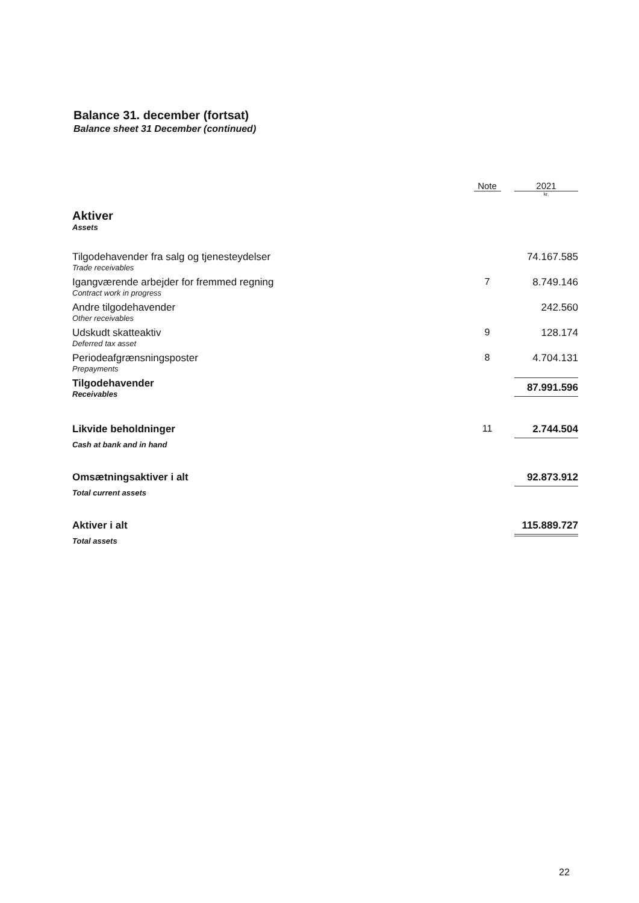Balance 31. december (fortsat)
Balance sheet 31 December (continued)
| | Note | 2021 kr. |
| Aktiver Assets | | |
| Tilgodehavender fra salg og tjenesteydelser Trade receivables | | 74.167.585 |
| Igangværende arbejder for fremmed regning Contract work in progress | 7 | 8.749.146 |
| Andre tilgodehavender Other receivables | | 242.560 |
| Udskudt skatteaktiv Deferred tax asset | 9 | 128.174 |
| Periodeafgrænsningsposter Prepayments | 8 | 4.704.131 |
| Tilgodehavender Receivables | | 87.991.596 |
| Likvide beholdninger Cash at bank and in hand | 11 | 2.744.504 |
| Omsætningsaktiver i alt Total current assets | | 92.873.912 |
| Aktiver i alt Total assets | | 115.889.727 |
22